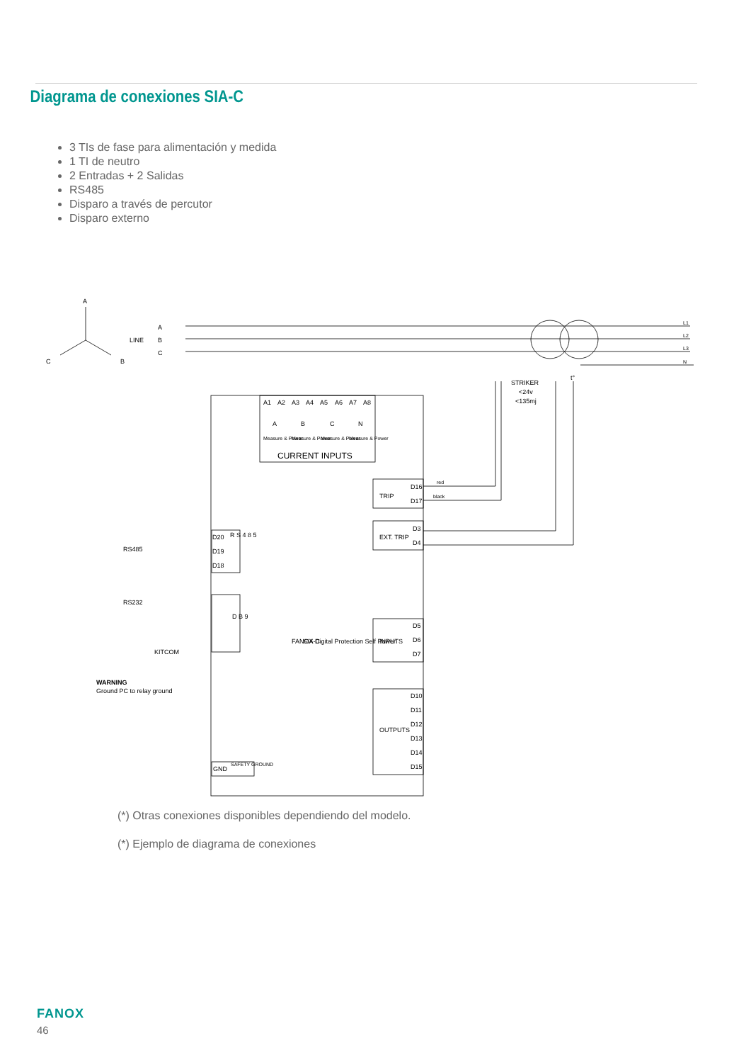Diagrama de conexiones SIA-C
3 TIs de fase para alimentación y medida
1 TI de neutro
2 Entradas + 2 Salidas
RS485
Disparo a través de percutor
Disparo externo
A
C
B
LINE
A
B
C
A1
A2
A3
A4
A5
A6
A7
A8
A
B
C
N
Measure & Power
Measure & Power
Measure & Power
Measure & Power
CURRENT INPUTS
STRIKER
<24v
<135mj
t°
red
black
D16
D17
TRIP
D3
D4
EXT. TRIP
RS485
D20
D19
D18
R S 4 8 5
RS232
KITCOM
D B 9
FANOX
SIA-C
Digital Protection Self Power
D5
D6
D7
INPUTS
D10
D11
D12
D13
D14
D15
OUTPUTS
WARNING
Ground PC to relay ground
GND
SAFETY GROUND
L1
L2
L3
N
(*) Otras conexiones disponibles dependiendo del modelo.
(*) Ejemplo de diagrama de conexiones
FANOX
46